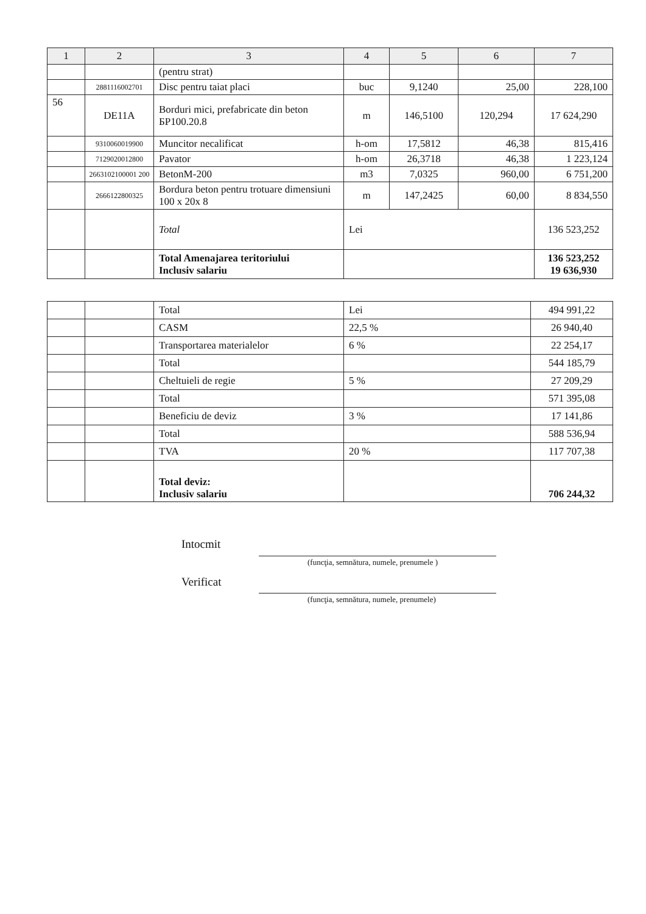| 1 | 2 | 3 | 4 | 5 | 6 | 7 |
| --- | --- | --- | --- | --- | --- | --- |
| | | (pentru strat) | | | | |
| | 2881116002701 | Disc pentru taiat placi | buc | 9,1240 | 25,00 | 228,100 |
| 56 | DE11A | Borduri mici, prefabricate din beton БР100.20.8 | m | 146,5100 | 120,294 | 17 624,290 |
| | 9310060019900 | Muncitor necalificat | h-om | 17,5812 | 46,38 | 815,416 |
| | 7129020012800 | Pavator | h-om | 26,3718 | 46,38 | 1 223,124 |
| | 2663102100001 200 | BetonM-200 | m3 | 7,0325 | 960,00 | 6 751,200 |
| | 2666122800325 | Bordura beton pentru trotuare dimensiuni 100 x 20x 8 | m | 147,2425 | 60,00 | 8 834,550 |
| | | Total | Lei | | | 136 523,252 |
| | | Total Amenajarea teritoriului Inclusiv salariu | | | | 136 523,252 19 636,930 |
| | | Total | Lei | 494 991,22 |
| | | CASM | 22,5 % | 26 940,40 |
| | | Transportarea materialelor | 6 % | 22 254,17 |
| | | Total | | 544 185,79 |
| | | Cheltuieli de regie | 5 % | 27 209,29 |
| | | Total | | 571 395,08 |
| | | Beneficiu de deviz | 3 % | 17 141,86 |
| | | Total | | 588 536,94 |
| | | TVA | 20 % | 117 707,38 |
| | | Total deviz: Inclusiv salariu | | 706 244,32 |
Intocmit
(funcţia, semnătura, numele, prenumele )
Verificat
(funcţia, semnătura, numele, prenumele)